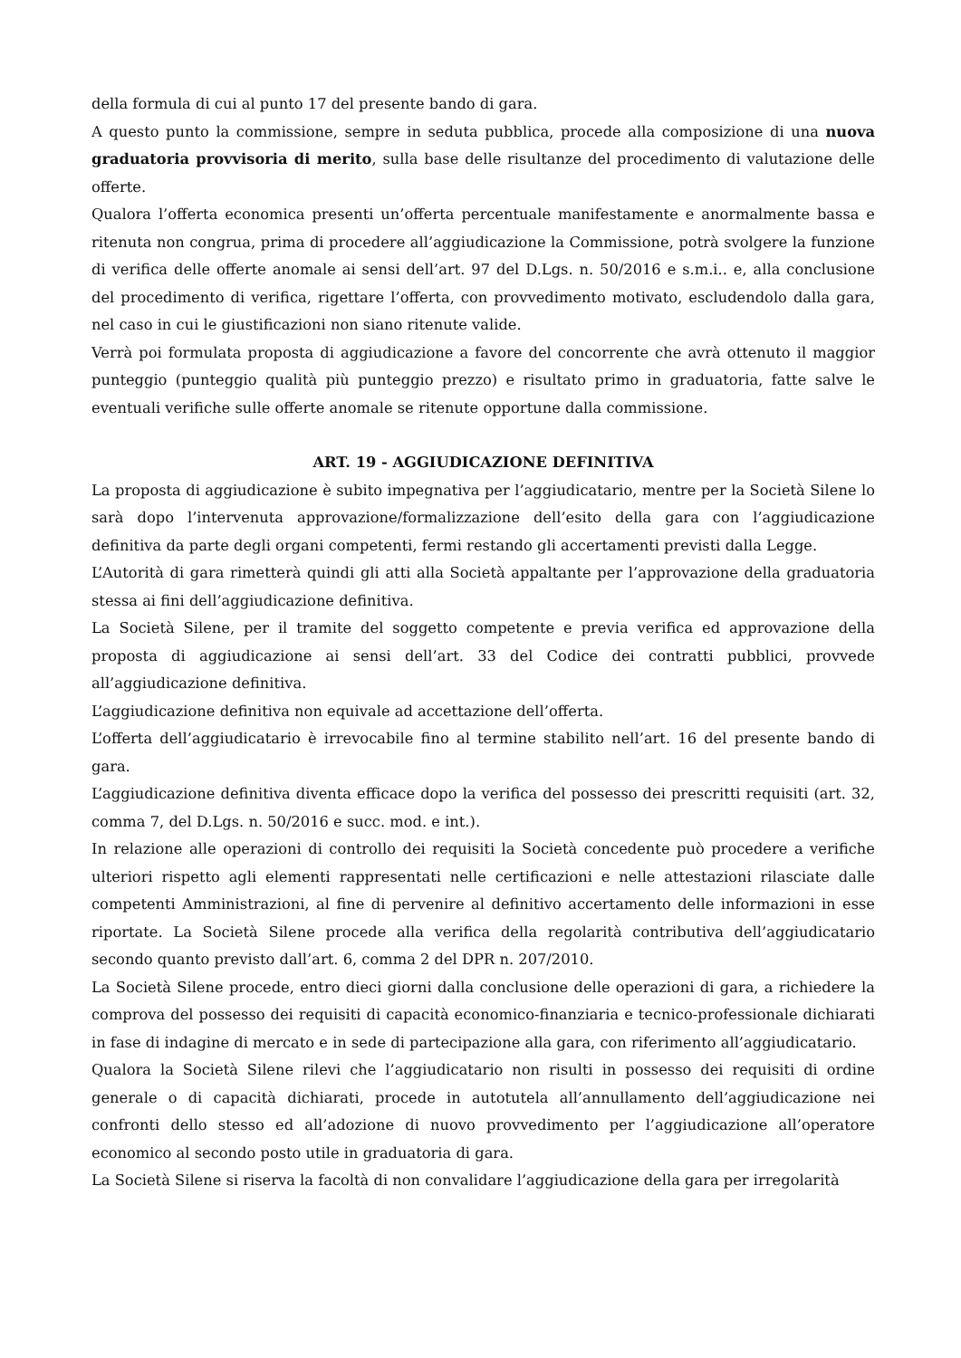della formula di cui al punto 17 del presente bando di gara.
A questo punto la commissione, sempre in seduta pubblica, procede alla composizione di una nuova graduatoria provvisoria di merito, sulla base delle risultanze del procedimento di valutazione delle offerte.
Qualora l’offerta economica presenti un’offerta percentuale manifestamente e anormalmente bassa e ritenuta non congrua, prima di procedere all’aggiudicazione la Commissione, potrà svolgere la funzione di verifica delle offerte anomale ai sensi dell’art. 97 del D.Lgs. n. 50/2016 e s.m.i.. e, alla conclusione del procedimento di verifica, rigettare l’offerta, con provvedimento motivato, escludendolo dalla gara, nel caso in cui le giustificazioni non siano ritenute valide.
Verrà poi formulata proposta di aggiudicazione a favore del concorrente che avrà ottenuto il maggior punteggio (punteggio qualità più punteggio prezzo) e risultato primo in graduatoria, fatte salve le eventuali verifiche sulle offerte anomale se ritenute opportune dalla commissione.
ART. 19 - AGGIUDICAZIONE DEFINITIVA
La proposta di aggiudicazione è subito impegnativa per l’aggiudicatario, mentre per la Società Silene lo sarà dopo l’intervenuta approvazione/formalizzazione dell’esito della gara con l’aggiudicazione definitiva da parte degli organi competenti, fermi restando gli accertamenti previsti dalla Legge.
L’Autorità di gara rimetterà quindi gli atti alla Società appaltante per l’approvazione della graduatoria stessa ai fini dell’aggiudicazione definitiva.
La Società Silene, per il tramite del soggetto competente e previa verifica ed approvazione della proposta di aggiudicazione ai sensi dell’art. 33 del Codice dei contratti pubblici, provvede all’aggiudicazione definitiva.
L’aggiudicazione definitiva non equivale ad accettazione dell’offerta.
L’offerta dell’aggiudicatario è irrevocabile fino al termine stabilito nell’art. 16 del presente bando di gara.
L’aggiudicazione definitiva diventa efficace dopo la verifica del possesso dei prescritti requisiti (art. 32, comma 7, del D.Lgs. n. 50/2016 e succ. mod. e int.).
In relazione alle operazioni di controllo dei requisiti la Società concedente può procedere a verifiche ulteriori rispetto agli elementi rappresentati nelle certificazioni e nelle attestazioni rilasciate dalle competenti Amministrazioni, al fine di pervenire al definitivo accertamento delle informazioni in esse riportate. La Società Silene procede alla verifica della regolarità contributiva dell’aggiudicatario secondo quanto previsto dall’art. 6, comma 2 del DPR n. 207/2010.
La Società Silene procede, entro dieci giorni dalla conclusione delle operazioni di gara, a richiedere la comprova del possesso dei requisiti di capacità economico-finanziaria e tecnico-professionale dichiarati in fase di indagine di mercato e in sede di partecipazione alla gara, con riferimento all’aggiudicatario.
Qualora la Società Silene rilevi che l’aggiudicatario non risulti in possesso dei requisiti di ordine generale o di capacità dichiarati, procede in autotutela all’annullamento dell’aggiudicazione nei confronti dello stesso ed all’adozione di nuovo provvedimento per l’aggiudicazione all’operatore economico al secondo posto utile in graduatoria di gara.
La Società Silene si riserva la facoltà di non convalidare l’aggiudicazione della gara per irregolarità